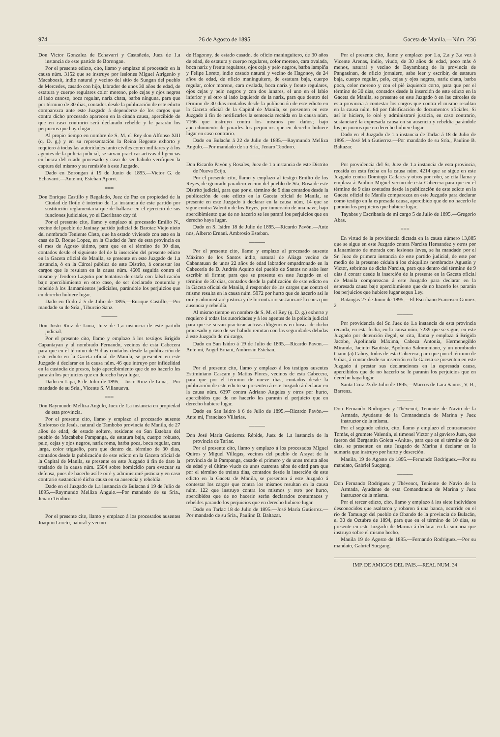974 26 de Agosto de 1895. Gaceta de Manila.—Núm. 236
Don Victor Gonzalez de Echavarri y Castañeda, Juez de 1.a instancia de este partido de Borongan.
Por el presente edicto, cito, llamo y emplazo al procesado en la causa núm. 3152 que se instruye por lesiones Miguel Atrigenio y Macaboesit, indio natural y vecino del sitio de Sungan del pueblo de Mercedes, casado con hijo, labrador de unos 30 años de edad, de estatura y cuerpo regulares color moreno, pelo cejas y ojos negros al lado canoso, boca regular, nariz chata, barba ninguna, para que por término de 30 dias, contados desde la publicación de este edicto comparezca ante este Juzgado á dependerse de los cargos que contra dicho procesado aparecen en la citada causa, apercibido de que en caso contrario será declarado rebelde y le pararán los perjuicios que haya lugar.
Al propio tiempo en nombre de S. M. el Rey don Alfonso XIII (q. D. g.) y en su representación la Reina Regente exhorto y requiero á todas las autoridades tanto civiles como militares y á los agentes de la policía judicial, se sirvan practicar activas diligencias en busca del citado procesado y caso de ser habido verifiquen la captura del mismo y su remisión á este Juzgado.
Dado en Borongan á 19 de Junio de 1895.—Victor G. de Echavarri.—Ante mi, Esteban Aparri.
===
Don Enrique Castillo y Regalado, Juez de Paz en propiedad de la Ciudad de Iloilo é interino de 1.a instancia de este partido por sustitución reglamentaria que de hallarse en el ejercicio de sus funciones judiciales, yo el Escribano doy fé.
Por el presente cito, llamo y emplazo al procesado Emilio N., vecino del pueblo de Janinay partido judicial de Barotac Viejo nieto del nombrado Teniente Cleto, que ha estado viviendo con este en la casa de D. Roque Lopez, en la Ciudad de Jaro de esta provincia en el mes de Agosto último, para que en el término de 30 dias, contados desde el siguiente del de la inserción del presente edicto en la Gaceta oficial de Manila, se presente en este Juzgado de 1.a instancia, ó en la Cárcel pública de este Distrito, á contestar los cargos que le resultan en la causa núm. 4609 seguida contra el mismo y Teodoro Lagutin por tentativa de estafa con falsificación bajo apercibimiento en otro caso, de ser declarado contumáz y rebelde à los llamamientos judiciales, parándole los perjuicios que en derecho hubiere lugar.
Dado en Iloilo á 5 de Julio de 1895.—Enrique Castillo.—Por mandado su de Sría., Tiburcio Sanz.
———
Don Justo Ruiz de Luna, Juez de 1.a instancia de este partido judicial.
Por el presente cito, llamo y emplazo á los testigos Brígido Capantayan y al nombrado Fernando, vecinos de esta Cabecera para que en el término de 9 dias contados desde la publicación de este edicto en la Gaceta oficial de Manila, se presenten en este Juzgado á declarar en la causa núm. 46 que intruyo por infidelidad en la custodia de presos, bajo apercibimiento que de no hacerlo les pararán los perjuicios que en derecho haya lugar.
Dado en Lipa, 8 de Julio de 1895.—Justo Ruiz de Luna.—Por mandado de su Sría., Vicente S. Villanueva.
===
Don Raymundo Melliza Angulo, Juez de 1.a instancia en propiedad de esta provincia.
Por el presente cito, llamo y emplazo al procesado ausente Sinforoso de Jesús, natural de Tambobo provincia de Manila, de 27 años de edad, de estado soltero, residente en San Esteban del pueblo de Macabebe Pampanga, de estatura baja, cuerpo robusto, pelo, cejas y ojos negros, nariz roma, barba poca, boca regular, cara larga, color trigueño, para que dentro del término de 30 dias, contados desde la publicación de este edicto en la Gaceta oficial de la Capital de Manila, se presente en este Juzgado à fin de dare la traslado de la causa núm. 6504 sobre homicidio para evacuar su defensa, pues de hacerlo así le oiré y administraré justicia y en caso contrario sustanciaré dicha causa en su ausencia y rebeldía.
Dado en el Juzgado de 1.a instancia de Bulacan á 19 de Julio de 1895.—Raymundo Melliza Angulo.—Por mandado de su Sría., Jenaro Teodoro.
———
Por el presente cito, llamo y emplazo á los procesados ausentes Joaquin Loreto, natural y vecino
de Hagonoy, de estado casado, de oficio maninguitero, de 30 años de edad, de estatura y cuerpo regulares, color moreno, cara ovalada, boca nariz y frente regulares, ojos ceja y pelo negros, barba lampiña y Felipe Loreto, indio casado natural y vecino de Hagonoy, de 24 años de edad, de oficio maninguitero, de estatura baja, cuerpo regular, color moreno, cara ovalada, boca nariz y frente regulares, ojos cejas y pelo negros y con dos lunares, el uno en el labio inferior y el otro al lado izquierdo de la nariz, para que dentro del término de 30 dias contados desde la publicación de este edicto en la Gaceta oficial de la Capital de Manila, se presenten en este Juzgado à fin de notificarles la sentencia recaida en la causa núm. 7166 que instruyo contra los mismos por daños; bajo apercibimiento de pararles los perjuicios que en derecho hubiere lugar en caso contrario.
Dado en Bulacàn á 22 de Julio de 1895.—Raymundo Melliza Angulo.—Por mandado de su Sría., Jenaro Teodoro.
———
Don Ricardo Pavón y Rosales, Juez de 1.a instancia de este Distrito de Nueva Ecija.
Por el presente cito, llamo y emplazo al testigo Emilio de los Reyes, de ignorado paradero vecino del pueblo de Sta. Rosa de este Distrito judicial, para que por el término de 9 dias contados desde la publicación de este edicto en la Gaceta oficial de Manila, se presente en este Juzgado á declarar en la causa núm. 14 que se sigue contra Valentin de los Reyes, por inmersión de una nave, bajo apercibimiento que de no hacerlo se les parará los perjuicios que en derecho haya lugar.
Dado en S. Isidro 18 de Julio de 1895.—Ricardo Pavón.—Ante nos, Alberto Ernani. Ambrosio Esteban.
———
Por el presente cito, llamo y emplazo al procesado ausente Máximo de los Santos indio, natural de Aliaga vecino de Cabanatuan de unos 22 años de edad labrador empadronado en la Cabecería de D. Andrés Aquino del pueblo de Santos no sabe leer escribir ni firmar, para que se presente en este Juzgado en el término de 30 dias, contados desde la publicación de este edicto en la Gaceta oficial de Manila, á responder de los cargos que contra el mismo resulta en la causa núm. 5972 por hurto que de hacerlo así le oiré y administraré justicia y de lo contrario sustanciaré la causa por ausencia y rebeldía.
Al mismo tiempo en nombre de S. M. el Rey (q. D. g.) exhorto y requiero á todas las autoridades y á los agentes de la policía judicial para que se sirvan practicar activas diligencias en busca de dicho procesado y caso de ser habido remitan con las seguridades debidas à este Juzgado de mi cargo.
Dado en San Isidro á 19 de Julio de 1895.—Ricardo Pavon.—Ante mí, Angel Ernani, Ambrosio Esteban.
———
Por el presente cito, llamo y emplazo á los testigos ausentes Estiminiano Cascam y Matias Flores, vecinos de esta Cabecera, para que por el término de nueve dias, contados desde la publicación de este edicto se presenten á este Juzgado á declarar en la causa núm. 6397 contra Adriano Angeles y otros por hurto, apercibidos que de no hacerlo les pararán el perjuicio que en derecho hubiere lugar.
Dado en San Isidro á 6 de Julio de 1895.—Ricardo Pavón.—Ante mí, Francisco Villarias.
———
Don José María Gutierrez Répide, Juez de 1.a instancia de la provincia de Tarlac.
Por el presente cito, llamo y emplazo á los procesados Miguel Quiros y Miguel Villegas, vecinos del pueblo de Arayat de la provincia de la Pampanga, casado el primero y de unos treinta años de edad y el último viudo de unos cuarenta años de edad para que por el término de treinta dias, contados desde la inserción de este edicto en la Gaceta de Manila, se presenten á este Juzgado á contestar los cargos que contra los mismos resultan en la causa núm. 122 que instruyo contra los mismos y otro por hurto, apercibidos que de no hacerlo serán declarados contumaces y rebeldes parando los perjuicios que en derecho hubiere lugar.
Dado en Tarlac 18 de Julio de 1895.—José María Gutierrez.—Por mandado de su Sría., Paulino B. Baltazar.
Por el presente cito, llamo y emplazo por 1.a, 2.a y 3.a vez á Vicente Arenas, indio, viudo, de 30 años de edad, poco más ó menos, natural y vecino de Bayambang de la provincia de Pangasinan, de oficio jornalero, sabe leer y escribir, de estatura baja, cuerpo regular, pelo, cejas y ojos negros, nariz chata, barba poca, color moreno y con el pié izquierdo corto, para que por el término de 30 dias, contados desde la inserción de este edicto en la Gaceta de Manila, se presente en este Juzgado ó en las cárceles de esta provincia á contestar los cargos que contra el mismo resultan en la causa núm. 64 por falsificación de documentos oficiales. Si así lo hiciere, le oiré y administraré justicia, en caso contrario, sustanciaré la expresada causa en su ausencia y rebeldia parándole los perjuicios que en derecho hubiere lugar.
Dado en el Juzgado de 1.a instancia de Tarlac á 18 de Julio de 1895.—José M.a Gutierrez.—Por mandado de su Sría., Paulino B. Baltazar.
———
Por providencia del Sr. Juez de 1.a instancia de esta provincia, recaida en esta fecha en la causa núm. 4214 que se sigue en este Juzgado contra Domingo Cadares y otros por robo, se cita llama y emplaza á Paulino Miguel vecino de esta Cabecera para que en el término de 9 dias contados desde la publicación de este edicto en la Gaceta oficial de Manila comparezca en este Juzgado para declarar como testigo en la expresada causa, apercibido que de no hacerlo le pararán los perjuicios que hubiere lugar.
Tayabas y Escribanía de mi cargo 5 de Julio de 1895.—Gregorio Abas.
===
En virtud de la providencia dictada en la causa número 13,885 que se sigue en este Juzgado contra Narcisa Hernandez y otros por allanamiento de morada con lesiones leves, se ha mandado por el Sr. Juez de primera instancia de este partido judicial, de este por medio de la presente cédula á los chiquillos nombrados Agustin y Victor, sobrinos de dicha Narcisa, para que dentro del término de 9 dias á contar desde la inserción de la presente en la Gaceta oficial de Manila comparezcan á este Juzgado para declarar en la espresada causa bajo apercibimiento que de no hacerlo les pararán los perjuicios que hubiere lugar segun Ley.
Batangas 27 de Junio de 1895.—El Escribano Francisco Gomez. 2
———
Por providencia del Sr. Juez de 1.a instancia de esta provincia recaida, en esta fecha, en la causa núm. 7239 que se sigue, en este Juzgado por detención ilegal, se cita, llama y emplaza á Brígida Jacobo, Apolinaria Máxima, Cabeza Antonia, Hermenegildo Miranda, Jacinto Bautista, Apolonia Salomoniano, y un nombrado Ciano (a) Cahoy, todos de esta Cabecera, para que por el término de 9 dias, á contar desde su inserción en la Gaceta se presenten en este Juzgado á prestar sus declaraciones en la espresada causa, apercibidos que de no hacerlo se le pararán los perjuicios que en derecho haya lugar.
Santa Cruz 23 de Julio de 1895.—Marcos de Lara Santos, V. B., Barrenz.
———
Don Fernando Rodriguez y Thévenot, Teniente de Navío de la Armada, Ayudante de la Comandancia de Marina y Juez instructor de la misma.
Por el segundo edicto, cito, llamo y emplazo el contramaestre Tomás, el grumete Valentín, el timonel Victor y al gaviero Juan, que fueron del Bergantín Goleta «Anita», para que en el término de 20 dias, se presenten en este Juzgado de Marina á declarar en la sumaria que instruyo por hurto y deserción.
Manila, 19 de Agosto de 1895.—Fernando Rodriguez.—Por su mandato, Gabriel Sucgang.
———
Don Fernando Rodriguez y Thévenot, Teniente de Navío de la Armada, Ayudante de esta Comandancia de Marina y Juez instructor de la misma.
Por el tercer edicto, cito, llamo y emplazo á los siete individuos desconocidos que asaltaron y robaron á una banca, ocurrido en el rio de Tamungo del pueblo de Obando de la provincia de Bulacán, el 30 de Octubre de 1894, para que en el término de 10 dias, se presente en este Juzgado de Marina á declarar en la sumaria que instruyo sobre el mismo hecho.
Manila 19 de Agosto de 1895.—Fernando Rodriguez.—Por su mandato, Gabriel Sucgang.
IMP. DE AMIGOS DEL PAIS.—REAL NUM. 34